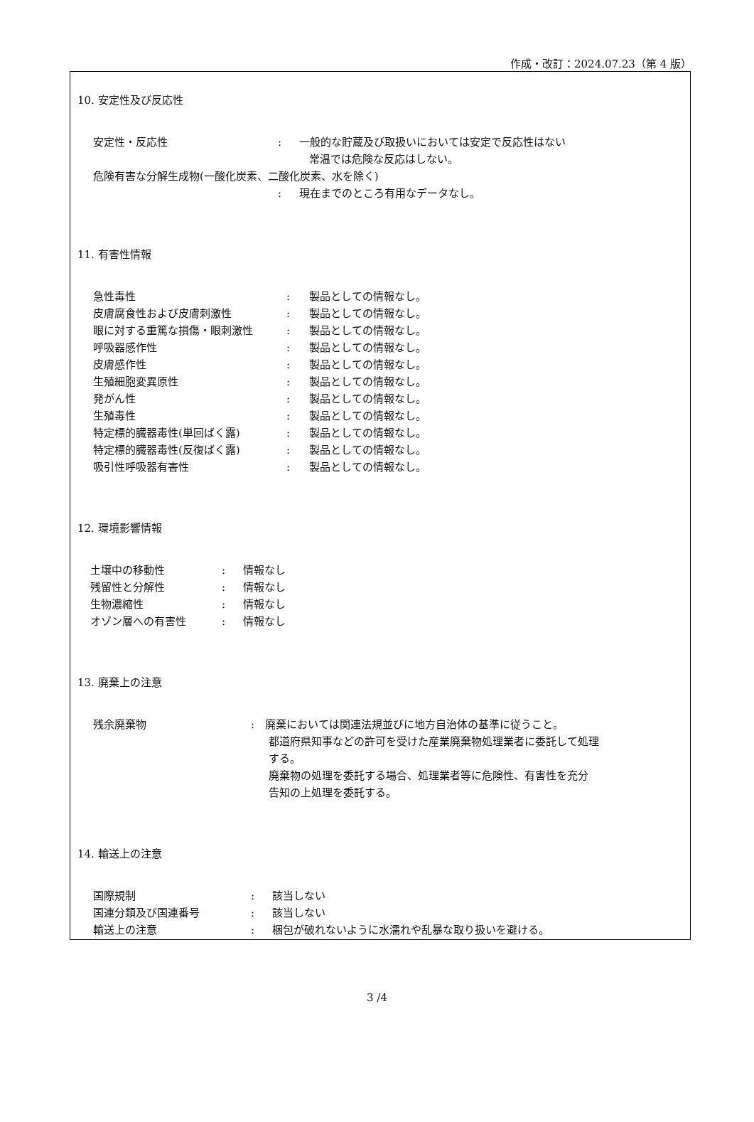作成・改訂：2024.07.23（第 4 版）
10. 安定性及び反応性
| 安定性・反応性 | : | 一般的な貯蔵及び取扱いにおいては安定で反応性はない 常温では危険な反応はしない。 |
| 危険有害な分解生成物(一酸化炭素、二酸化炭素、水を除く) | | |
| | : | 現在までのところ有用なデータなし。 |
11. 有害性情報
| 急性毒性 | : | 製品としての情報なし。 |
| 皮膚腐食性および皮膚刺激性 | : | 製品としての情報なし。 |
| 眼に対する重篤な損傷・眼刺激性 | : | 製品としての情報なし。 |
| 呼吸器感作性 | : | 製品としての情報なし。 |
| 皮膚感作性 | : | 製品としての情報なし。 |
| 生殖細胞変異原性 | : | 製品としての情報なし。 |
| 発がん性 | : | 製品としての情報なし。 |
| 生殖毒性 | : | 製品としての情報なし。 |
| 特定標的臓器毒性(単回ばく露) | : | 製品としての情報なし。 |
| 特定標的臓器毒性(反復ばく露) | : | 製品としての情報なし。 |
| 吸引性呼吸器有害性 | : | 製品としての情報なし。 |
12. 環境影響情報
| 土壌中の移動性 | : | 情報なし |
| 残留性と分解性 | : | 情報なし |
| 生物濃縮性 | : | 情報なし |
| オゾン層への有害性 | : | 情報なし |
13. 廃棄上の注意
| 残余廃棄物 | : | 廃棄においては関連法規並びに地方自治体の基準に従うこと。 都道府県知事などの許可を受けた産業廃棄物処理業者に委託して処理 する。 廃棄物の処理を委託する場合、処理業者等に危険性、有害性を充分 告知の上処理を委託する。 |
14. 輸送上の注意
| 国際規制 | : | 該当しない |
| 国連分類及び国連番号 | : | 該当しない |
| 輸送上の注意 | : | 梱包が破れないように水濡れや乱暴な取り扱いを避ける。 |
3 /4